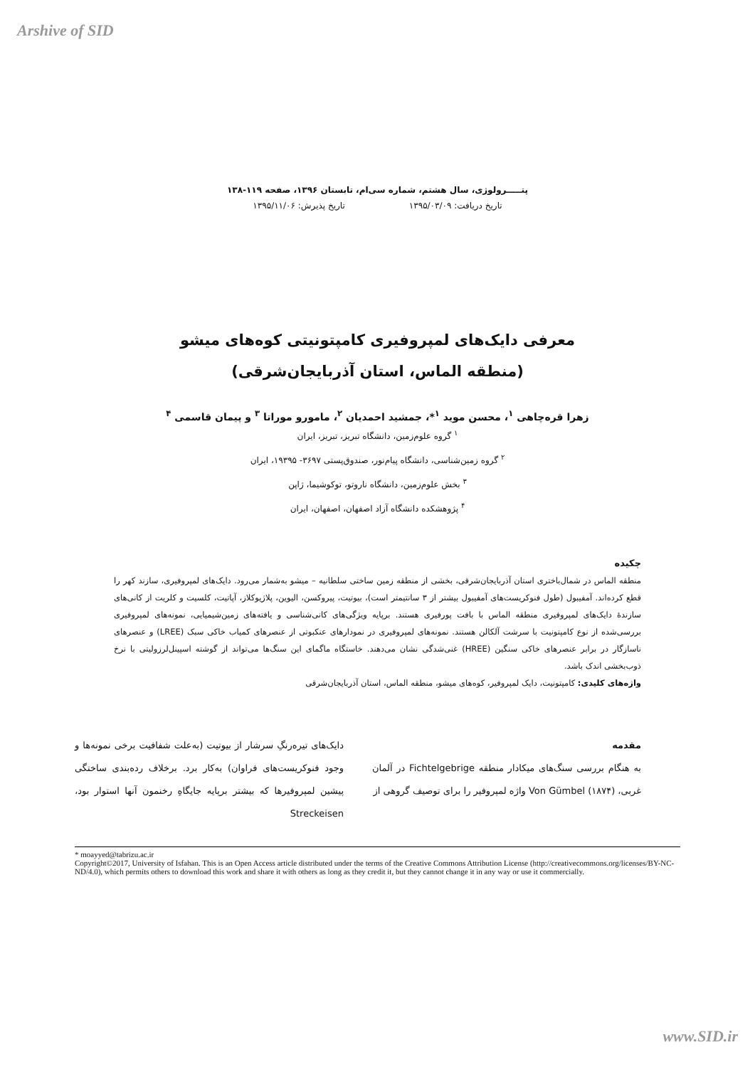Arshive of SID
پتـــــرولوژی، سال هشتم، شماره سی‌ام، تابستان ۱۳۹۶، صفحه ۱۱۹-۱۳۸
تاریخ دریافت: ۱۳۹۵/۰۳/۰۹ تاریخ پذیرش: ۱۳۹۵/۱۱/۰۶
معرفی دایک‌های لمپروفیری کامپتونیتی کوه‌های میشو
(منطقه الماس، استان آذربایجان‌شرقی)
زهرا قره‌چاهی <sup>۱</sup>، محسن موید <sup>۱</sup>*، جمشید احمدیان <sup>۲</sup>، مامورو موراتا <sup>۳</sup> و پیمان قاسمی <sup>۴</sup>
<sup>۱</sup> گروه علوم‌زمین، دانشگاه تبریز، تبریز، ایران
<sup>۲</sup> گروه زمین‌شناسی، دانشگاه پیام‌نور، صندوق‌پستی ۳۶۹۷- ۱۹۳۹۵، ایران
<sup>۳</sup> بخش علوم‌زمین، دانشگاه ناروتو، توکوشیما، ژاپن
<sup>۴</sup> پژوهشکده دانشگاه آزاد اصفهان، اصفهان، ایران
چکیده
منطقه الماس در شمال‌باختری استان آذربایجان‌شرقی، بخشی از منطقه زمین ساختی سلطانیه – میشو به‌شمار می‌رود. دایک‌های لمپروفیری، سازند کهر را قطع کرده‌اند. آمفیبول (طول فنوکریست‌های آمفیبول بیشتر از ۳ سانتیمتر است)، بیوتیت، پیروکسن، الیوین، پلاژیوکلاز، آپاتیت، کلسیت و کلریت از کانی‌های سازندهٔ دایک‌های لمپروفیری منطقه الماس با بافت پورفیری هستند. برپایه ویژگی‌های کانی‌شناسی و یافته‌های زمین‌شیمیایی، نمونه‌های لمپروفیری بررسی‌شده از نوع کامپتونیت با سرشت آلکالن هستند. نمونه‌های لمپروفیری در نمودارهای عنکبوتی از عنصرهای کمیاب خاکی سبک (LREE) و عنصرهای ناسازگار در برابر عنصرهای خاکی سنگین (HREE) غنی‌شدگی نشان می‌دهند. خاستگاه ماگمای این سنگ‌ها می‌تواند از گوشته اسپینل‌لرزولیتی با نرخ ذوب‌بخشی اندک باشد.
واژه‌های کلیدی: کامپتونیت، دایک لمپروفیر، کوه‌های میشو، منطقه الماس، استان آذربایجان‌شرقی
مقدمه
به هنگام بررسی سنگ‌های میکادار منطقه Fichtelgebrige در آلمان غربی، Von Gümbel (۱۸۷۴) واژه لمپروفیر را برای توصیف گروهی از
دایک‌های تیره‌رنگِ سرشار از بیوتیت (به‌علت شفافیت برخی نمونه‌ها و وجود فنوکریست‌های فراوان) به‌کار برد. برخلاف رده‌بندی ساختگی پیشین لمپروفیرها که بیشتر برپایه جایگاهِ رخنمون آنها استوار بود، Streckeisen
* moayyed@tabrizu.ac.ir
Copyright©2017, University of Isfahan. This is an Open Access article distributed under the terms of the Creative Commons Attribution License (http://creativecommons.org/licenses/BY-NC-ND/4.0), which permits others to download this work and share it with others as long as they credit it, but they cannot change it in any way or use it commercially.
www.SID.ir